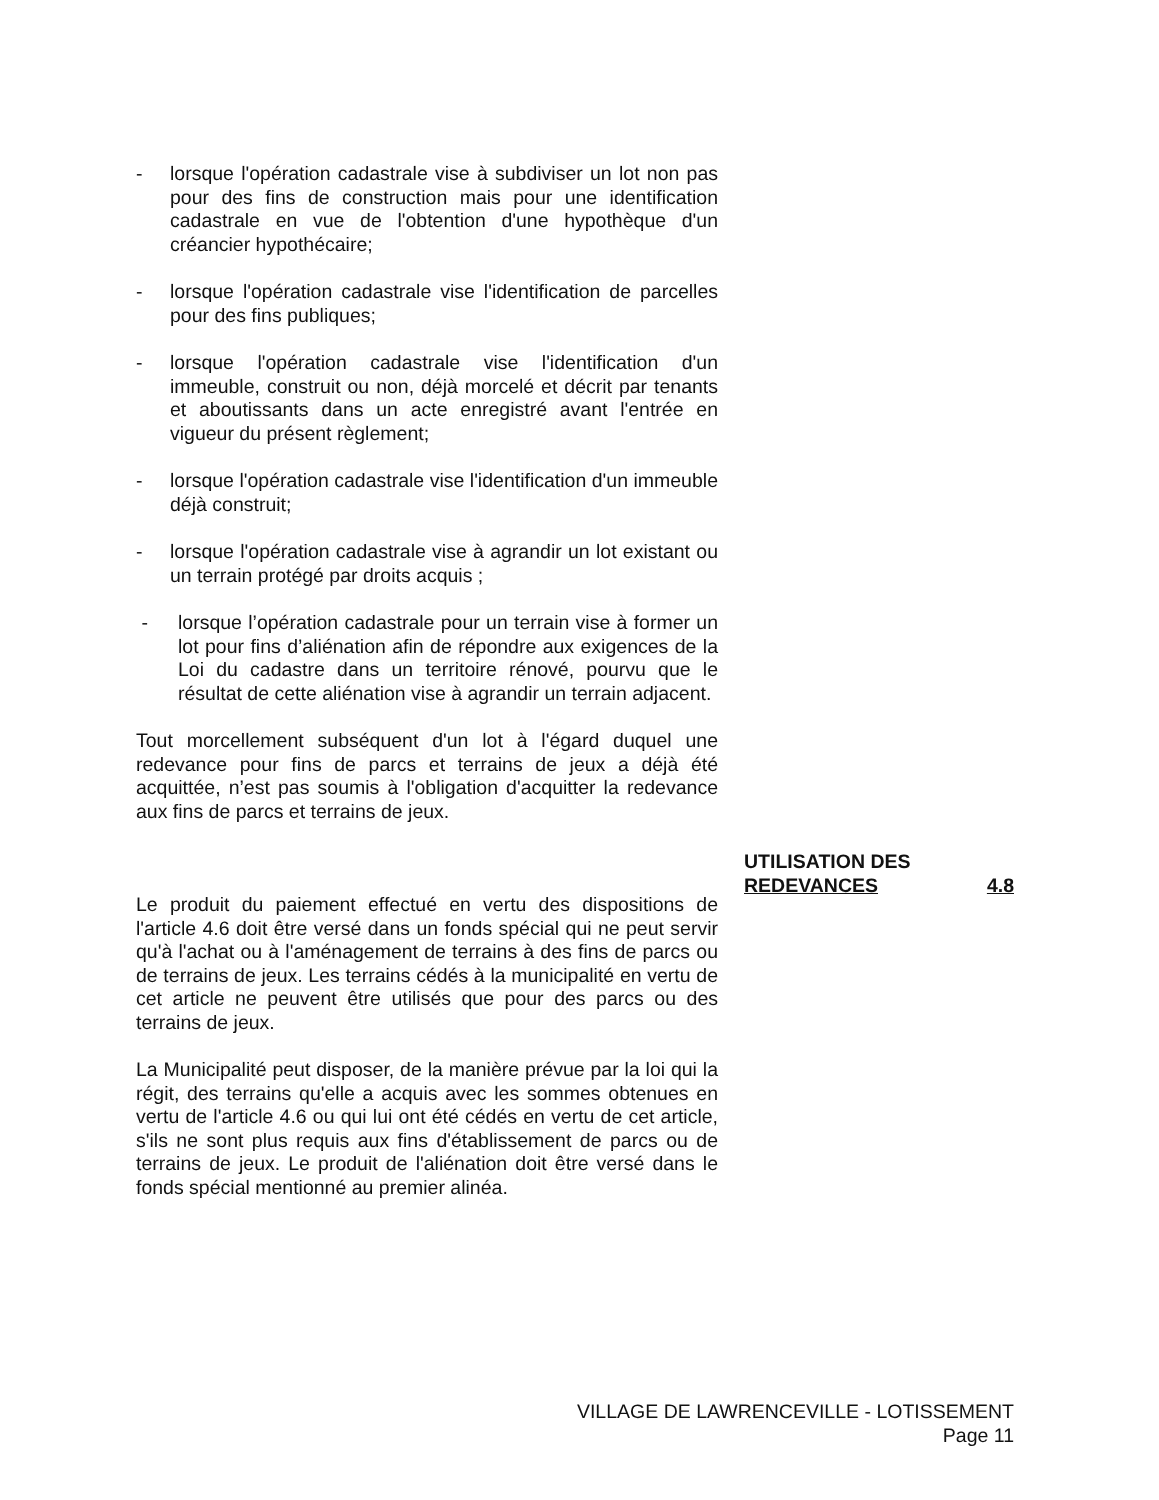- lorsque l'opération cadastrale vise à subdiviser un lot non pas pour des fins de construction mais pour une identification cadastrale en vue de l'obtention d'une hypothèque d'un créancier hypothécaire;
- lorsque l'opération cadastrale vise l'identification de parcelles pour des fins publiques;
- lorsque l'opération cadastrale vise l'identification d'un immeuble, construit ou non, déjà morcelé et décrit par tenants et aboutissants dans un acte enregistré avant l'entrée en vigueur du présent règlement;
- lorsque l'opération cadastrale vise l'identification d'un immeuble déjà construit;
- lorsque l'opération cadastrale vise à agrandir un lot existant ou un terrain protégé par droits acquis ;
- lorsque l’opération cadastrale pour un terrain vise à former un lot pour fins d’aliénation afin de répondre aux exigences de la Loi du cadastre dans un territoire rénové, pourvu que le résultat de cette aliénation vise à agrandir un terrain adjacent.
Tout morcellement subséquent d'un lot à l'égard duquel une redevance pour fins de parcs et terrains de jeux a déjà été acquittée, n’est pas soumis à l'obligation d'acquitter la redevance aux fins de parcs et terrains de jeux.
Le produit du paiement effectué en vertu des dispositions de l'article 4.6 doit être versé dans un fonds spécial qui ne peut servir qu'à l'achat ou à l'aménagement de terrains à des fins de parcs ou de terrains de jeux. Les terrains cédés à la municipalité en vertu de cet article ne peuvent être utilisés que pour des parcs ou des terrains de jeux.
La Municipalité peut disposer, de la manière prévue par la loi qui la régit, des terrains qu'elle a acquis avec les sommes obtenues en vertu de l'article 4.6 ou qui lui ont été cédés en vertu de cet article, s'ils ne sont plus requis aux fins d'établissement de parcs ou de terrains de jeux. Le produit de l'aliénation doit être versé dans le fonds spécial mentionné au premier alinéa.
UTILISATION DES
REDEVANCES 4.8
VILLAGE DE LAWRENCEVILLE - LOTISSEMENT
Page 11